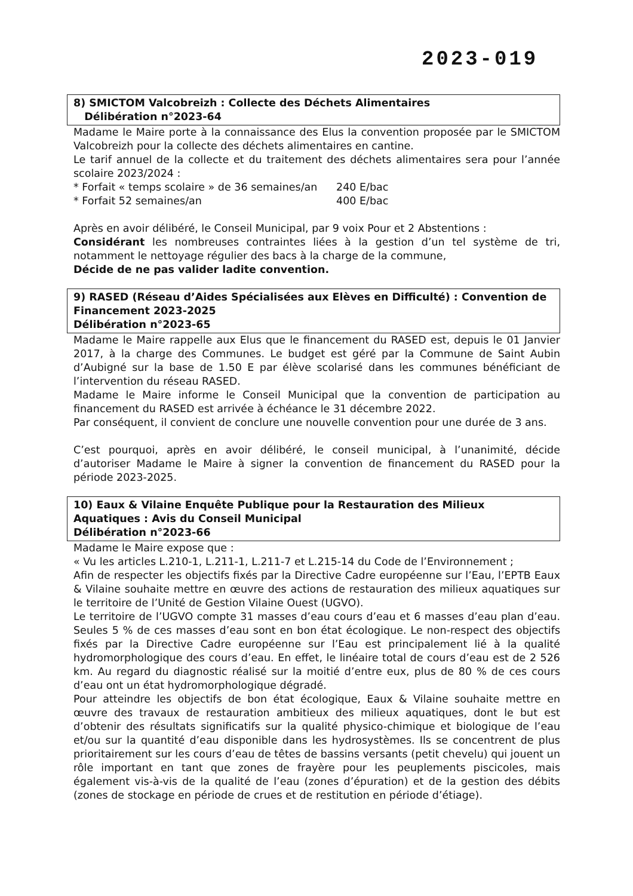2023-019
8) SMICTOM Valcobreizh : Collecte des Déchets Alimentaires
Délibération n°2023-64
Madame le Maire porte à la connaissance des Elus la convention proposée par le SMICTOM Valcobreizh pour la collecte des déchets alimentaires en cantine.
Le tarif annuel de la collecte et du traitement des déchets alimentaires sera pour l’année scolaire 2023/2024 :
* Forfait « temps scolaire » de 36 semaines/an 240 E/bac
* Forfait 52 semaines/an 400 E/bac
Après en avoir délibéré, le Conseil Municipal, par 9 voix Pour et 2 Abstentions :
Considérant les nombreuses contraintes liées à la gestion d’un tel système de tri, notamment le nettoyage régulier des bacs à la charge de la commune,
Décide de ne pas valider ladite convention.
9) RASED (Réseau d’Aides Spécialisées aux Elèves en Difficulté) : Convention de Financement 2023-2025
Délibération n°2023-65
Madame le Maire rappelle aux Elus que le financement du RASED est, depuis le 01 Janvier 2017, à la charge des Communes. Le budget est géré par la Commune de Saint Aubin d’Aubigné sur la base de 1.50 E par élève scolarisé dans les communes bénéficiant de l’intervention du réseau RASED.
Madame le Maire informe le Conseil Municipal que la convention de participation au financement du RASED est arrivée à échéance le 31 décembre 2022.
Par conséquent, il convient de conclure une nouvelle convention pour une durée de 3 ans.
C’est pourquoi, après en avoir délibéré, le conseil municipal, à l’unanimité, décide d’autoriser Madame le Maire à signer la convention de financement du RASED pour la période 2023-2025.
10) Eaux & Vilaine Enquête Publique pour la Restauration des Milieux Aquatiques : Avis du Conseil Municipal
Délibération n°2023-66
Madame le Maire expose que :
« Vu les articles L.210-1, L.211-1, L.211-7 et L.215-14 du Code de l’Environnement ;
Afin de respecter les objectifs fixés par la Directive Cadre européenne sur l’Eau, l’EPTB Eaux & Vilaine souhaite mettre en œuvre des actions de restauration des milieux aquatiques sur le territoire de l’Unité de Gestion Vilaine Ouest (UGVO).
Le territoire de l’UGVO compte 31 masses d’eau cours d’eau et 6 masses d’eau plan d’eau. Seules 5 % de ces masses d’eau sont en bon état écologique. Le non-respect des objectifs fixés par la Directive Cadre européenne sur l’Eau est principalement lié à la qualité hydromorphologique des cours d’eau. En effet, le linéaire total de cours d’eau est de 2 526 km. Au regard du diagnostic réalisé sur la moitié d’entre eux, plus de 80 % de ces cours d’eau ont un état hydromorphologique dégradé.
Pour atteindre les objectifs de bon état écologique, Eaux & Vilaine souhaite mettre en œuvre des travaux de restauration ambitieux des milieux aquatiques, dont le but est d’obtenir des résultats significatifs sur la qualité physico-chimique et biologique de l’eau et/ou sur la quantité d’eau disponible dans les hydrosystèmes. Ils se concentrent de plus prioritairement sur les cours d’eau de têtes de bassins versants (petit chevelu) qui jouent un rôle important en tant que zones de frayère pour les peuplements piscicoles, mais également vis-à-vis de la qualité de l’eau (zones d’épuration) et de la gestion des débits (zones de stockage en période de crues et de restitution en période d’étiage).